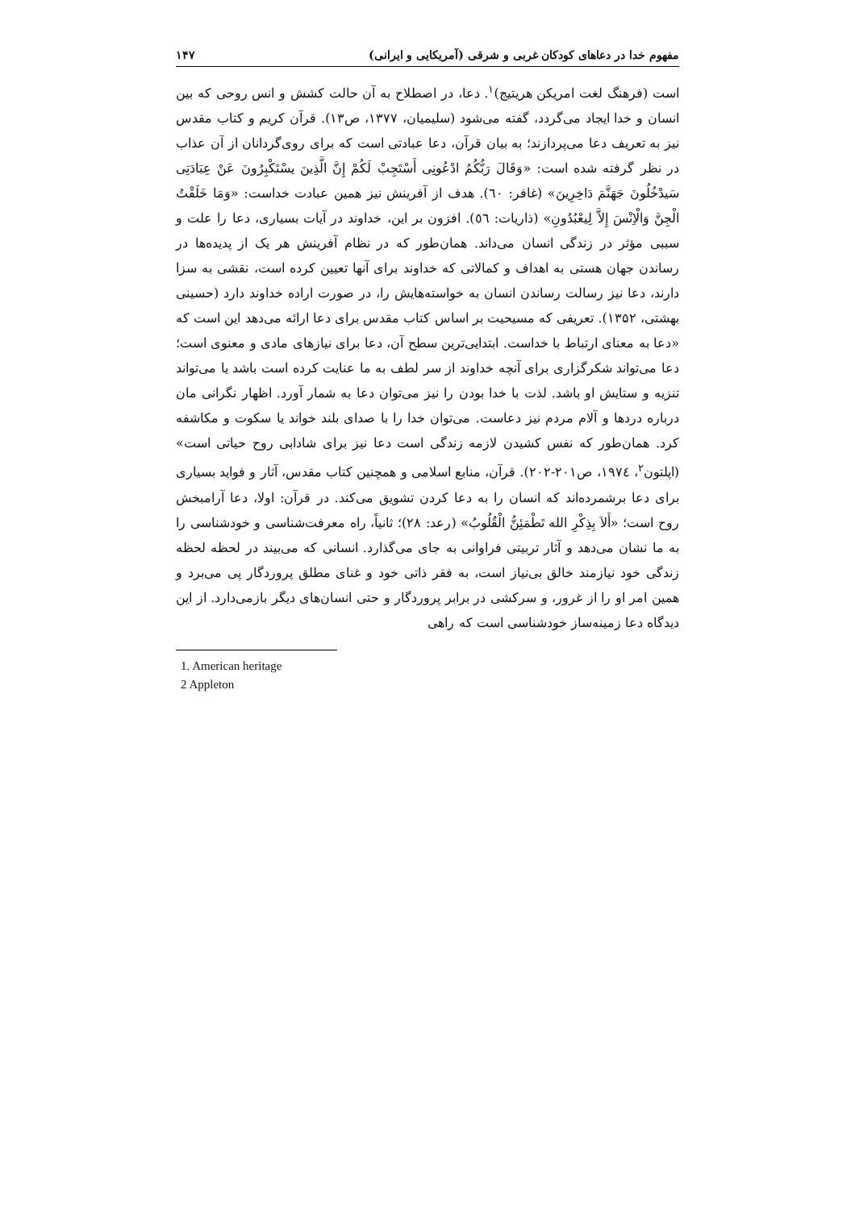مفهوم خدا در دعاهای کودکان غربی و شرقی (آمریکایی و ایرانی) ۱۴۷
است (فرهنگ لغت امریکن هریتیج)<sup>۱</sup>. دعا، در اصطلاح به آن حالت کشش و انس روحی که بین انسان و خدا ایجاد می‌گردد، گفته می‌شود (سلیمیان، ۱۳۷۷، ص۱۳). قرآن کریم و کتاب مقدس نیز به تعریف دعا می‌پردازند؛ به بیان قرآن، دعا عبادتی است که برای روی‌گردانان از آن عذاب در نظر گرفته شده است: «وَقَالَ رَبُّکُمُ ادْعُونِی أَسْتَجِبْ لَکُمْ إِنَّ الَّذِینَ یسْتَکْبِرُونَ عَنْ عِبَادَتِی سَیدْخُلُونَ جَهَنَّمَ دَاخِرِینَ» (غافر: ٦٠). هدف از آفرینش نیز همین عبادت خداست: «وَمَا خَلَقْتُ الْجِنَّ وَالْاِنْسَ إِلاَّ لِیعْبُدُونِ» (ذاریات: ٥٦). افزون بر این، خداوند در آیات بسیاری، دعا را علت و سببی مؤثر در زندگی انسان می‌داند. همان‌طور که در نظام آفرینش هر یک از پدیده‌ها در رساندن جهان هستی به اهداف و کمالاتی که خداوند برای آنها تعیین کرده است، نقشی به سزا دارند، دعا نیز رسالت رساندن انسان به خواسته‌هایش را، در صورت اراده خداوند دارد (حسینی بهشتی، ۱۳۵۲). تعریفی که مسیحیت بر اساس کتاب مقدس برای دعا ارائه می‌دهد این است که «دعا به معنای ارتباط با خداست. ابتدایی‌ترین سطح آن، دعا برای نیازهای مادی و معنوی است؛ دعا می‌تواند شکرگزاری برای آنچه خداوند از سر لطف به ما عنایت کرده است باشد یا می‌تواند تنزیه و ستایش او باشد. لذت با خدا بودن را نیز می‌توان دعا به شمار آورد. اظهار نگرانی مان درباره دردها و آلام مردم نیز دعاست. می‌توان خدا را با صدای بلند خواند یا سکوت و مکاشفه کرد. همان‌طور که نفس کشیدن لازمه زندگی است دعا نیز برای شادابی روح حیاتی است» (اپلتون<sup>۲</sup>، ۱۹۷٤، ص۲۰۱-۲۰۲). قرآن، منابع اسلامی و همچنین کتاب مقدس، آثار و فواید بسیاری برای دعا برشمرده‌اند که انسان را به دعا کردن تشویق می‌کند. در قرآن: اولا، دعا آرامبخش روح است؛ «أَلاَ بِذِکْرِ الله تَطْمَئِنُّ الْقُلُوبُ» (رعد: ۲۸)؛ ثانیاً، راه معرفت‌شناسی و خودشناسی را به ما نشان می‌دهد و آثار تربیتی فراوانی به جای می‌گذارد. انسانی که می‌بیند در لحظه لحظه زندگی خود نیازمند خالق بی‌نیاز است، به فقر ذاتی خود و غنای مطلق پروردگار پی می‌برد و همین امر او را از غرور، و سرکشی در برابر پروردگار و حتی انسان‌های دیگر بازمی‌دارد. از این دیدگاه دعا زمینه‌ساز خودشناسی است که راهی
1. American heritage
2 Appleton